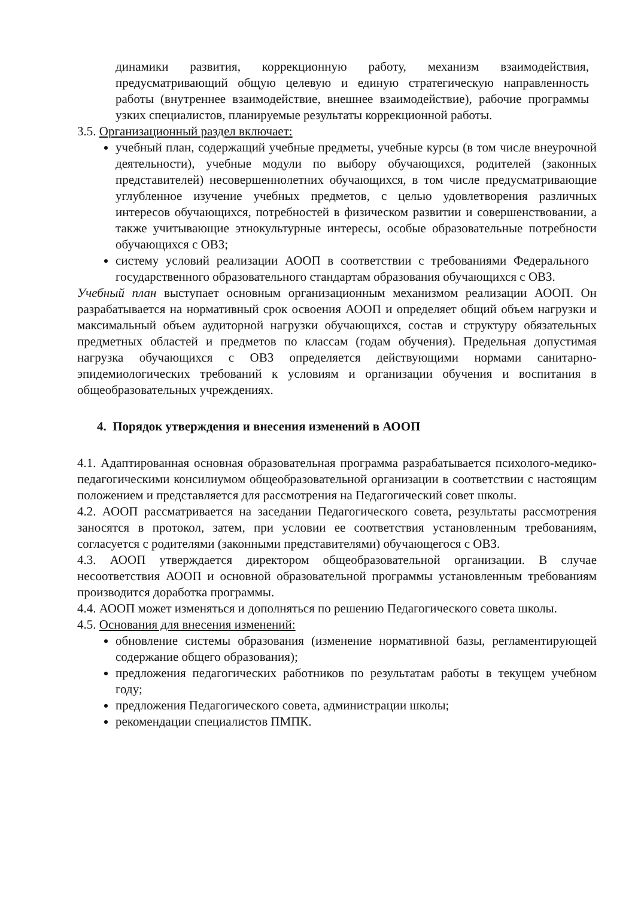динамики развития, коррекционную работу, механизм взаимодействия, предусматривающий общую целевую и единую стратегическую направленность работы (внутреннее взаимодействие, внешнее взаимодействие), рабочие программы узких специалистов, планируемые результаты коррекционной работы.
3.5. Организационный раздел включает:
учебный план, содержащий учебные предметы, учебные курсы (в том числе внеурочной деятельности), учебные модули по выбору обучающихся, родителей (законных представителей) несовершеннолетних обучающихся, в том числе предусматривающие углубленное изучение учебных предметов, с целью удовлетворения различных интересов обучающихся, потребностей в физическом развитии и совершенствовании, а также учитывающие этнокультурные интересы, особые образовательные потребности обучающихся с ОВЗ;
систему условий реализации АООП в соответствии с требованиями Федерального государственного образовательного стандартам образования обучающихся с ОВЗ.
Учебный план выступает основным организационным механизмом реализации АООП. Он разрабатывается на нормативный срок освоения АООП и определяет общий объем нагрузки и максимальный объем аудиторной нагрузки обучающихся, состав и структуру обязательных предметных областей и предметов по классам (годам обучения). Предельная допустимая нагрузка обучающихся с ОВЗ определяется действующими нормами санитарно-эпидемиологических требований к условиям и организации обучения и воспитания в общеобразовательных учреждениях.
4. Порядок утверждения и внесения изменений в АООП
4.1. Адаптированная основная образовательная программа разрабатывается психолого-медико-педагогическими консилиумом общеобразовательной организации в соответствии с настоящим положением и представляется для рассмотрения на Педагогический совет школы.
4.2. АООП рассматривается на заседании Педагогического совета, результаты рассмотрения заносятся в протокол, затем, при условии ее соответствия установленным требованиям, согласуется с родителями (законными представителями) обучающегося с ОВЗ.
4.3. АООП утверждается директором общеобразовательной организации. В случае несоответствия АООП и основной образовательной программы установленным требованиям производится доработка программы.
4.4. АООП может изменяться и дополняться по решению Педагогического совета школы.
4.5. Основания для внесения изменений:
обновление системы образования (изменение нормативной базы, регламентирующей содержание общего образования);
предложения педагогических работников по результатам работы в текущем учебном году;
предложения Педагогического совета, администрации школы;
рекомендации специалистов ПМПК.